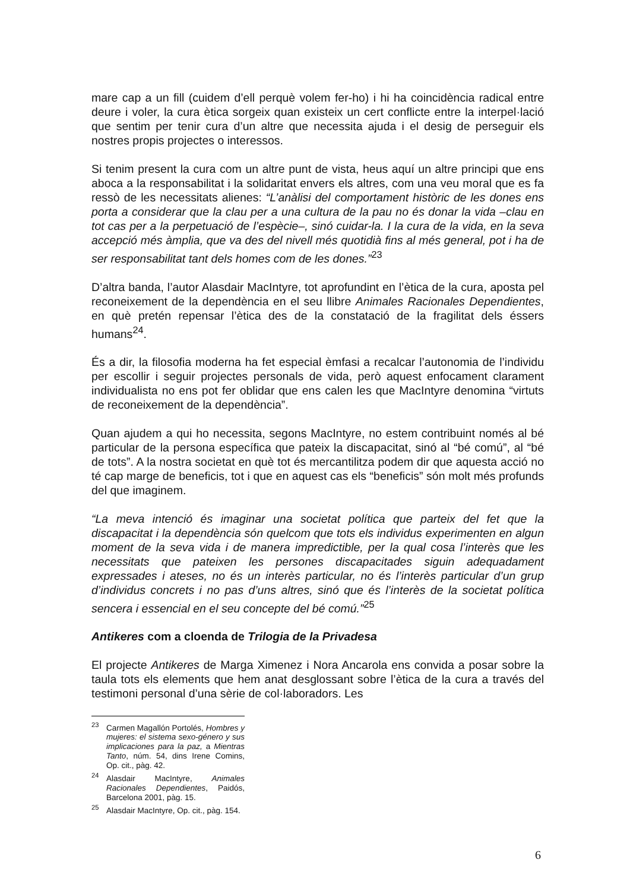mare cap a un fill (cuidem d’ell perquè volem fer-ho) i hi ha coincidència radical entre deure i voler, la cura ètica sorgeix quan existeix un cert conflicte entre la interpel·lació que sentim per tenir cura d’un altre que necessita ajuda i el desig de perseguir els nostres propis projectes o interessos.
Si tenim present la cura com un altre punt de vista, heus aquí un altre principi que ens aboca a la responsabilitat i la solidaritat envers els altres, com una veu moral que es fa ressò de les necessitats alienes: “L’anàlisi del comportament històric de les dones ens porta a considerar que la clau per a una cultura de la pau no és donar la vida –clau en tot cas per a la perpetuació de l’espècie–, sinó cuidar-la. I la cura de la vida, en la seva accepció més àmplia, que va des del nivell més quotidià fins al més general, pot i ha de ser responsabilitat tant dels homes com de les dones.”<sup>23</sup>
D’altra banda, l’autor Alasdair MacIntyre, tot aprofundint en l’ètica de la cura, aposta pel reconeixement de la dependència en el seu llibre Animales Racionales Dependientes, en què pretén repensar l’ètica des de la constatació de la fragilitat dels éssers humans<sup>24</sup>.
És a dir, la filosofia moderna ha fet especial èmfasi a recalcar l’autonomia de l’individu per escollir i seguir projectes personals de vida, però aquest enfocament clarament individualista no ens pot fer oblidar que ens calen les que MacIntyre denomina “virtuts de reconeixement de la dependència”.
Quan ajudem a qui ho necessita, segons MacIntyre, no estem contribuint només al bé particular de la persona específica que pateix la discapacitat, sinó al “bé comú”, al “bé de tots”. A la nostra societat en què tot és mercantilitza podem dir que aquesta acció no té cap marge de beneficis, tot i que en aquest cas els “beneficis” són molt més profunds del que imaginem.
“La meva intenció és imaginar una societat política que parteix del fet que la discapacitat i la dependència són quelcom que tots els individus experimenten en algun moment de la seva vida i de manera impredictible, per la qual cosa l’interès que les necessitats que pateixen les persones discapacitades siguin adequadament expressades i ateses, no és un interès particular, no és l’interès particular d’un grup d’individus concrets i no pas d’uns altres, sinó que és l’interès de la societat política sencera i essencial en el seu concepte del bé comú.”<sup>25</sup>
Antikeres com a cloenda de Trilogia de la Privadesa
El projecte Antikeres de Marga Ximenez i Nora Ancarola ens convida a posar sobre la taula tots els elements que hem anat desglossant sobre l’ètica de la cura a través del testimoni personal d’una sèrie de col·laboradors. Les
<sup>23</sup> Carmen Magallón Portolés, Hombres y mujeres: el sistema sexo-género y sus implicaciones para la paz, a Mientras Tanto, núm. 54, dins Irene Comins, Op. cit., pàg. 42.
<sup>24</sup> Alasdair MacIntyre, Animales Racionales Dependientes, Paidós, Barcelona 2001, pàg. 15.
<sup>25</sup> Alasdair MacIntyre, Op. cit., pàg. 154.
6